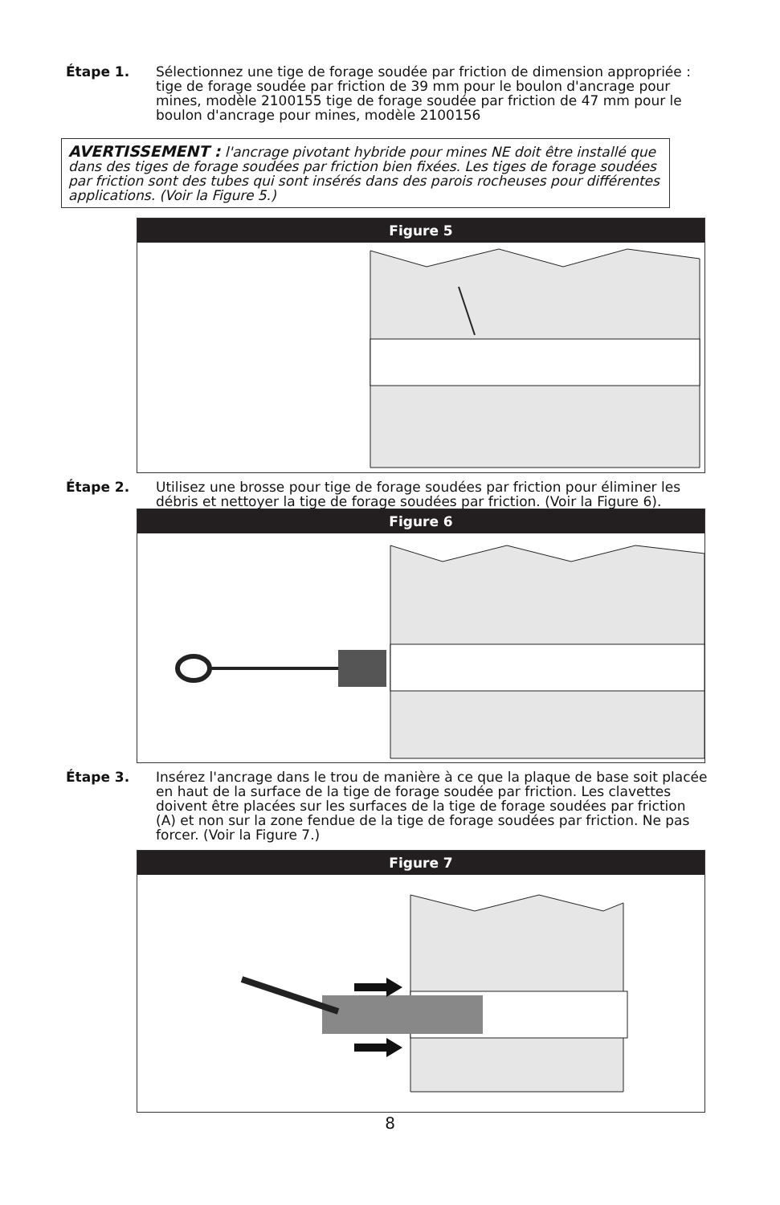Étape 1. Sélectionnez une tige de forage soudée par friction de dimension appropriée : tige de forage soudée par friction de 39 mm pour le boulon d'ancrage pour mines, modèle 2100155 tige de forage soudée par friction de 47 mm pour le boulon d'ancrage pour mines, modèle 2100156
AVERTISSEMENT : l'ancrage pivotant hybride pour mines NE doit être installé que dans des tiges de forage soudées par friction bien fixées. Les tiges de forage soudées par friction sont des tubes qui sont insérés dans des parois rocheuses pour différentes applications. (Voir la Figure 5.)
Figure 5
Étape 2. Utilisez une brosse pour tige de forage soudées par friction pour éliminer les débris et nettoyer la tige de forage soudées par friction. (Voir la Figure 6).
Figure 6
Étape 3. Insérez l'ancrage dans le trou de manière à ce que la plaque de base soit placée en haut de la surface de la tige de forage soudée par friction. Les clavettes doivent être placées sur les surfaces de la tige de forage soudées par friction (A) et non sur la zone fendue de la tige de forage soudées par friction. Ne pas forcer. (Voir la Figure 7.)
Figure 7
8